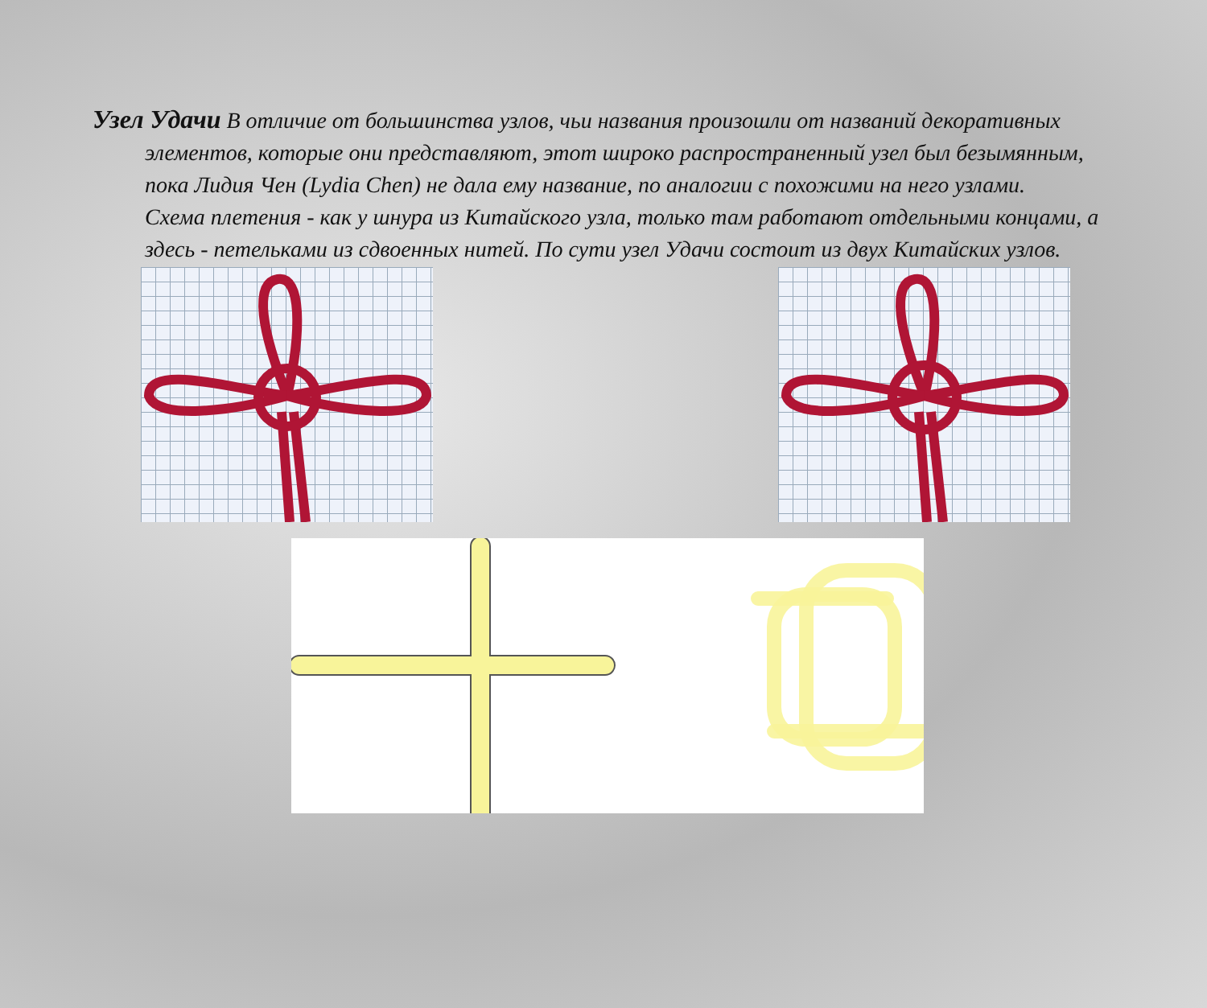Узел Удачи В отличие от большинства узлов, чьи названия произошли от названий декоративных элементов, которые они представляют, этот широко распространенный узел был безымянным, пока Лидия Чен (Lydia Chen) не дала ему название, по аналогии с похожими на него узлами.
Схема плетения - как у шнура из Китайского узла, только там работают отдельными концами, а здесь - петельками из сдвоенных нитей. По сути узел Удачи состоит из двух Китайских узлов.